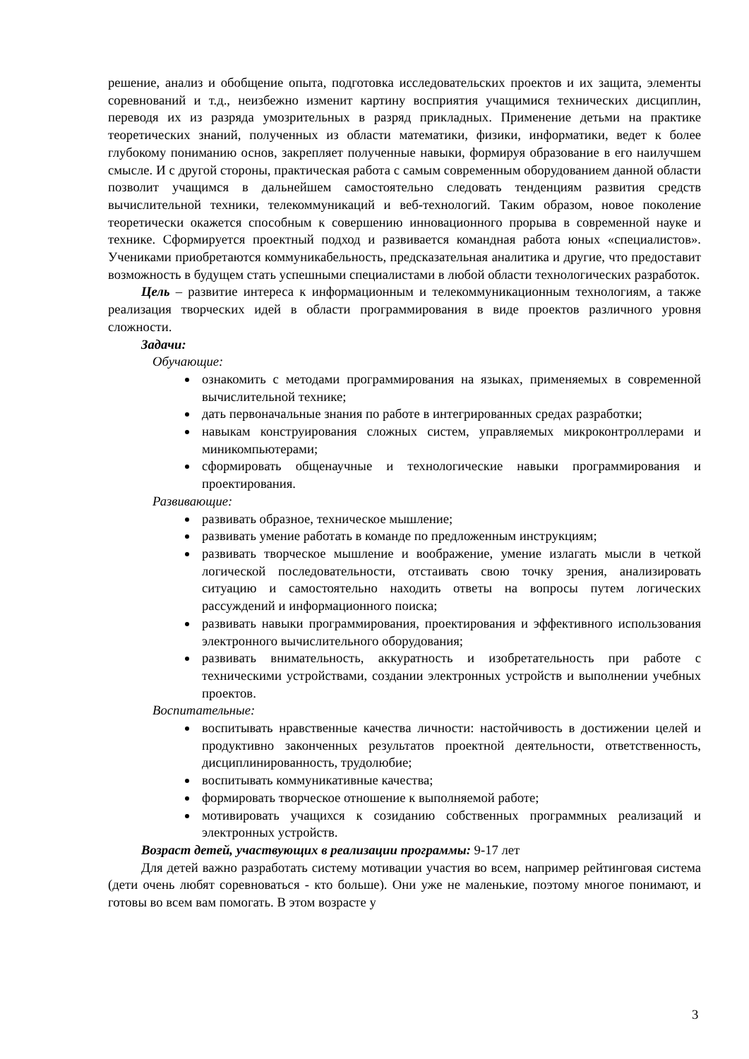решение, анализ и обобщение опыта, подготовка исследовательских проектов и их защита, элементы соревнований и т.д., неизбежно изменит картину восприятия учащимися технических дисциплин, переводя их из разряда умозрительных в разряд прикладных. Применение детьми на практике теоретических знаний, полученных из области математики, физики, информатики, ведет к более глубокому пониманию основ, закрепляет полученные навыки, формируя образование в его наилучшем смысле. И с другой стороны, практическая работа с самым современным оборудованием данной области позволит учащимся в дальнейшем самостоятельно следовать тенденциям развития средств вычислительной техники, телекоммуникаций и веб-технологий. Таким образом, новое поколение теоретически окажется способным к совершению инновационного прорыва в современной науке и технике. Сформируется проектный подход и развивается командная работа юных «специалистов». Учениками приобретаются коммуникабельность, предсказательная аналитика и другие, что предоставит возможность в будущем стать успешными специалистами в любой области технологических разработок.
Цель – развитие интереса к информационным и телекоммуникационным технологиям, а также реализация творческих идей в области программирования в виде проектов различного уровня сложности.
Задачи:
Обучающие:
ознакомить с методами программирования на языках, применяемых в современной вычислительной технике;
дать первоначальные знания по работе в интегрированных средах разработки;
навыкам конструирования сложных систем, управляемых микроконтроллерами и миникомпьютерами;
сформировать общенаучные и технологические навыки программирования и проектирования.
Развивающие:
развивать образное, техническое мышление;
развивать умение работать в команде по предложенным инструкциям;
развивать творческое мышление и воображение, умение излагать мысли в четкой логической последовательности, отстаивать свою точку зрения, анализировать ситуацию и самостоятельно находить ответы на вопросы путем логических рассуждений и информационного поиска;
развивать навыки программирования, проектирования и эффективного использования электронного вычислительного оборудования;
развивать внимательность, аккуратность и изобретательность при работе с техническими устройствами, создании электронных устройств и выполнении учебных проектов.
Воспитательные:
воспитывать нравственные качества личности: настойчивость в достижении целей и продуктивно законченных результатов проектной деятельности, ответственность, дисциплинированность, трудолюбие;
воспитывать коммуникативные качества;
формировать творческое отношение к выполняемой работе;
мотивировать учащихся к созиданию собственных программных реализаций и электронных устройств.
Возраст детей, участвующих в реализации программы: 9-17 лет
Для детей важно разработать систему мотивации участия во всем, например рейтинговая система (дети очень любят соревноваться - кто больше). Они уже не маленькие, поэтому многое понимают, и готовы во всем вам помогать. В этом возрасте у
3